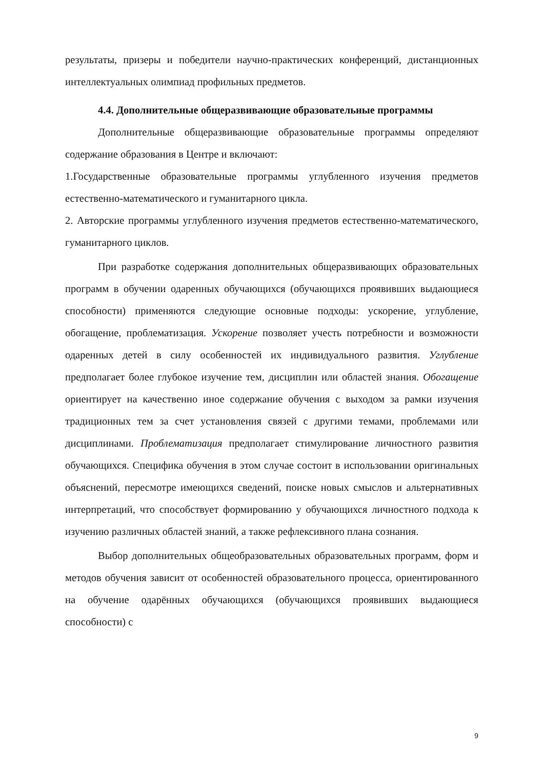результаты, призеры и победители научно-практических конференций, дистанционных интеллектуальных олимпиад профильных предметов.
4.4. Дополнительные общеразвивающие образовательные программы
Дополнительные общеразвивающие образовательные программы определяют содержание образования в Центре и включают:
1.Государственные образовательные программы углубленного изучения предметов естественно-математического и гуманитарного цикла.
2. Авторские программы углубленного изучения предметов естественно-математического, гуманитарного циклов.
При разработке содержания дополнительных общеразвивающих образовательных программ в обучении одаренных обучающихся (обучающихся проявивших выдающиеся способности) применяются следующие основные подходы: ускорение, углубление, обогащение, проблематизация. Ускорение позволяет учесть потребности и возможности одаренных детей в силу особенностей их индивидуального развития. Углубление предполагает более глубокое изучение тем, дисциплин или областей знания. Обогащение ориентирует на качественно иное содержание обучения с выходом за рамки изучения традиционных тем за счет установления связей с другими темами, проблемами или дисциплинами. Проблематизация предполагает стимулирование личностного развития обучающихся. Специфика обучения в этом случае состоит в использовании оригинальных объяснений, пересмотре имеющихся сведений, поиске новых смыслов и альтернативных интерпретаций, что способствует формированию у обучающихся личностного подхода к изучению различных областей знаний, а также рефлексивного плана сознания.
Выбор дополнительных общеобразовательных образовательных программ, форм и методов обучения зависит от особенностей образовательного процесса, ориентированного на обучение одарённых обучающихся (обучающихся проявивших выдающиеся способности) с
9